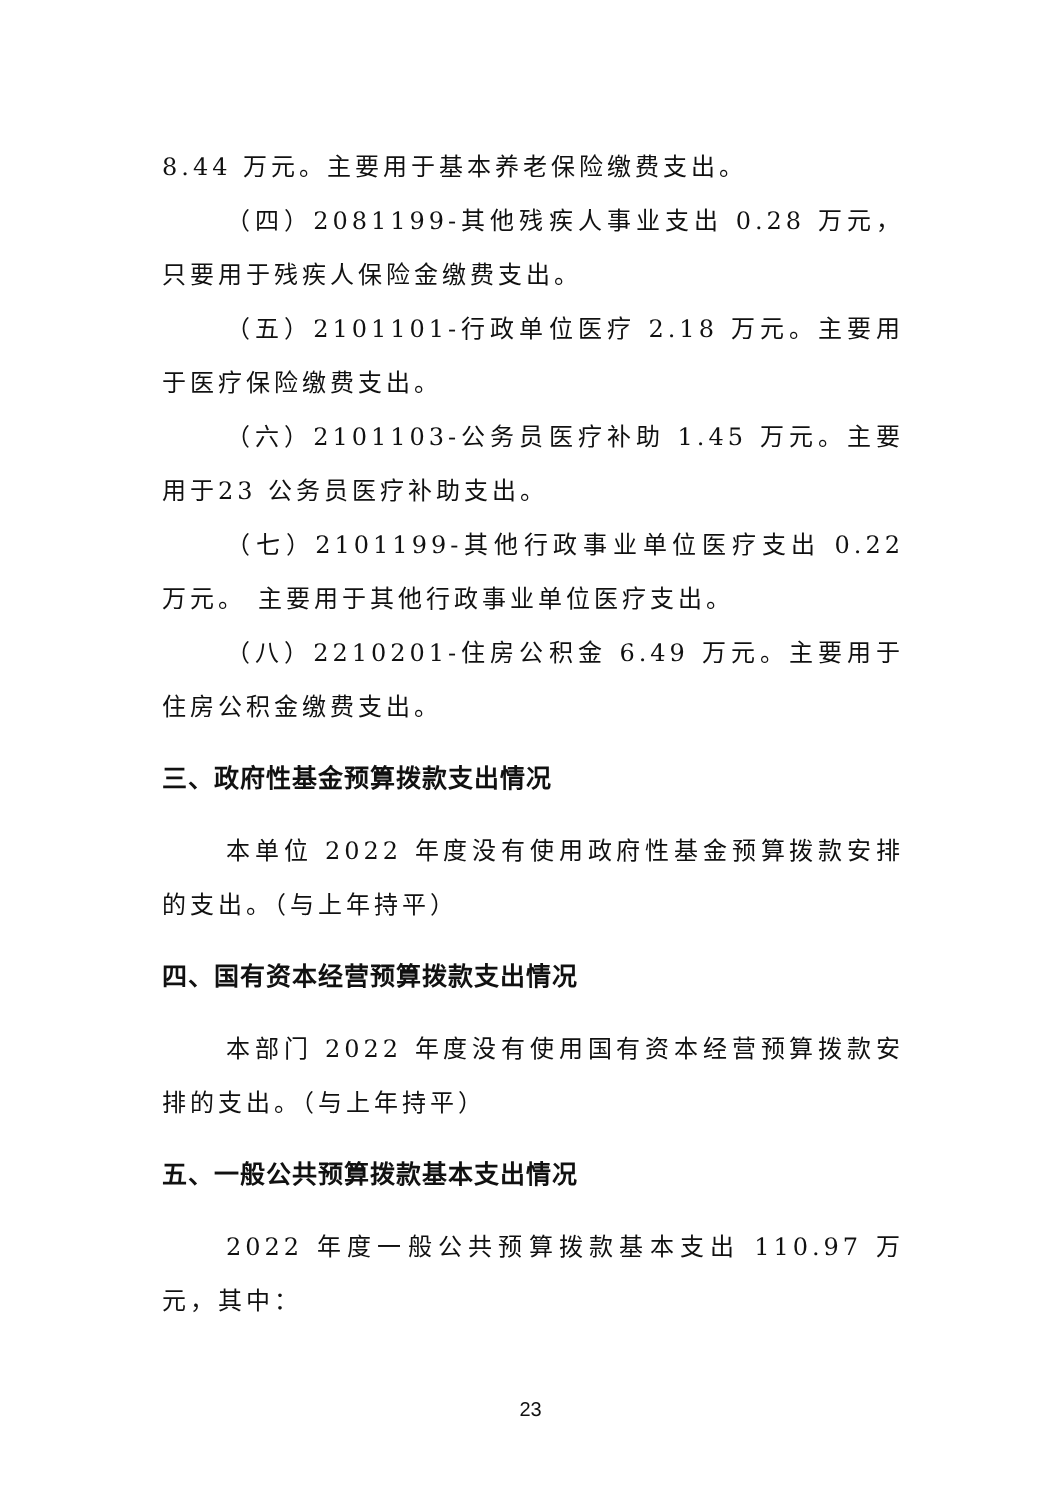8.44 万元。主要用于基本养老保险缴费支出。
（四）2081199-其他残疾人事业支出 0.28 万元，只要用于残疾人保险金缴费支出。
（五）2101101-行政单位医疗 2.18 万元。主要用于医疗保险缴费支出。
（六）2101103-公务员医疗补助 1.45 万元。主要用于23 公务员医疗补助支出。
（七）2101199-其他行政事业单位医疗支出 0.22 万元。 主要用于其他行政事业单位医疗支出。
（八）2210201-住房公积金 6.49 万元。主要用于住房公积金缴费支出。
三、政府性基金预算拨款支出情况
本单位 2022 年度没有使用政府性基金预算拨款安排的支出。（与上年持平）
四、国有资本经营预算拨款支出情况
本部门 2022 年度没有使用国有资本经营预算拨款安排的支出。（与上年持平）
五、一般公共预算拨款基本支出情况
2022 年度一般公共预算拨款基本支出 110.97 万元，其中：
23